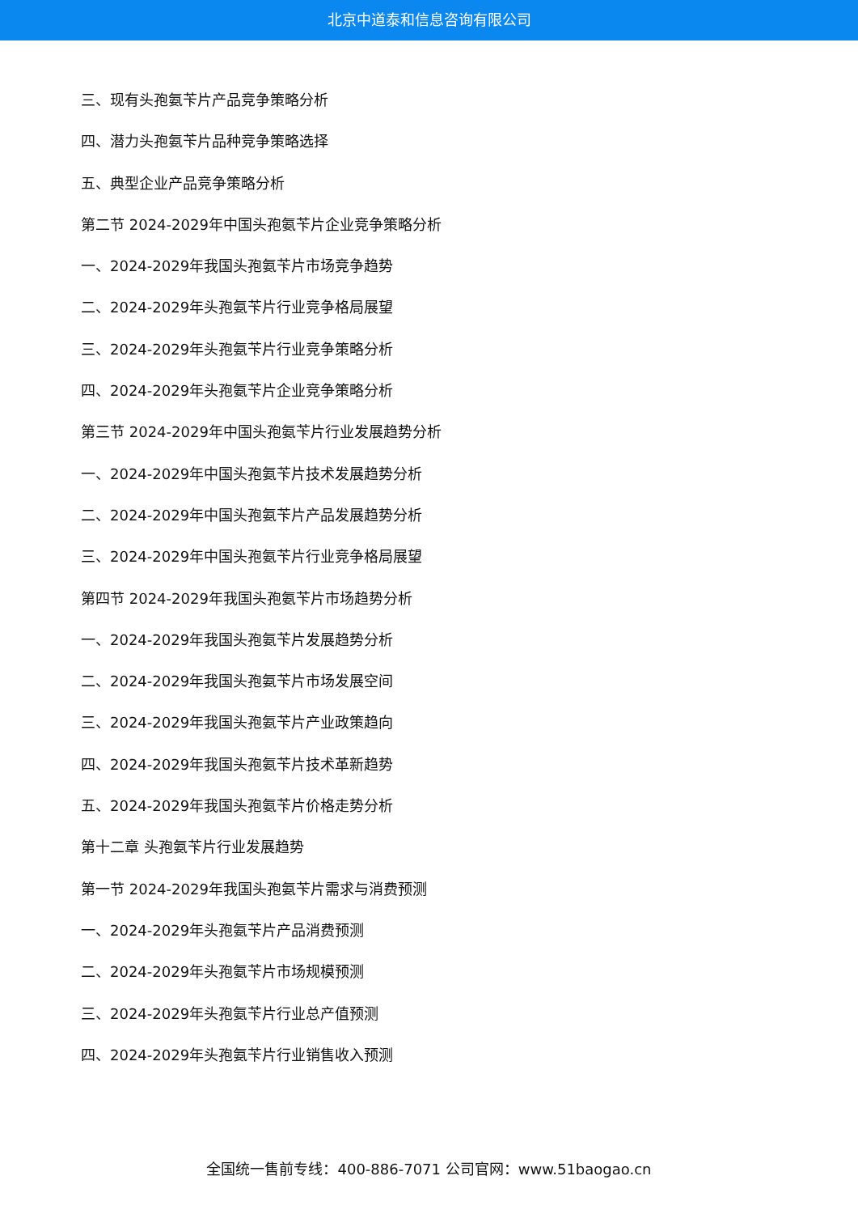北京中道泰和信息咨询有限公司
三、现有头孢氨苄片产品竞争策略分析
四、潜力头孢氨苄片品种竞争策略选择
五、典型企业产品竞争策略分析
第二节 2024-2029年中国头孢氨苄片企业竞争策略分析
一、2024-2029年我国头孢氨苄片市场竞争趋势
二、2024-2029年头孢氨苄片行业竞争格局展望
三、2024-2029年头孢氨苄片行业竞争策略分析
四、2024-2029年头孢氨苄片企业竞争策略分析
第三节 2024-2029年中国头孢氨苄片行业发展趋势分析
一、2024-2029年中国头孢氨苄片技术发展趋势分析
二、2024-2029年中国头孢氨苄片产品发展趋势分析
三、2024-2029年中国头孢氨苄片行业竞争格局展望
第四节 2024-2029年我国头孢氨苄片市场趋势分析
一、2024-2029年我国头孢氨苄片发展趋势分析
二、2024-2029年我国头孢氨苄片市场发展空间
三、2024-2029年我国头孢氨苄片产业政策趋向
四、2024-2029年我国头孢氨苄片技术革新趋势
五、2024-2029年我国头孢氨苄片价格走势分析
第十二章 头孢氨苄片行业发展趋势
第一节 2024-2029年我国头孢氨苄片需求与消费预测
一、2024-2029年头孢氨苄片产品消费预测
二、2024-2029年头孢氨苄片市场规模预测
三、2024-2029年头孢氨苄片行业总产值预测
四、2024-2029年头孢氨苄片行业销售收入预测
全国统一售前专线：400-886-7071 公司官网：www.51baogao.cn